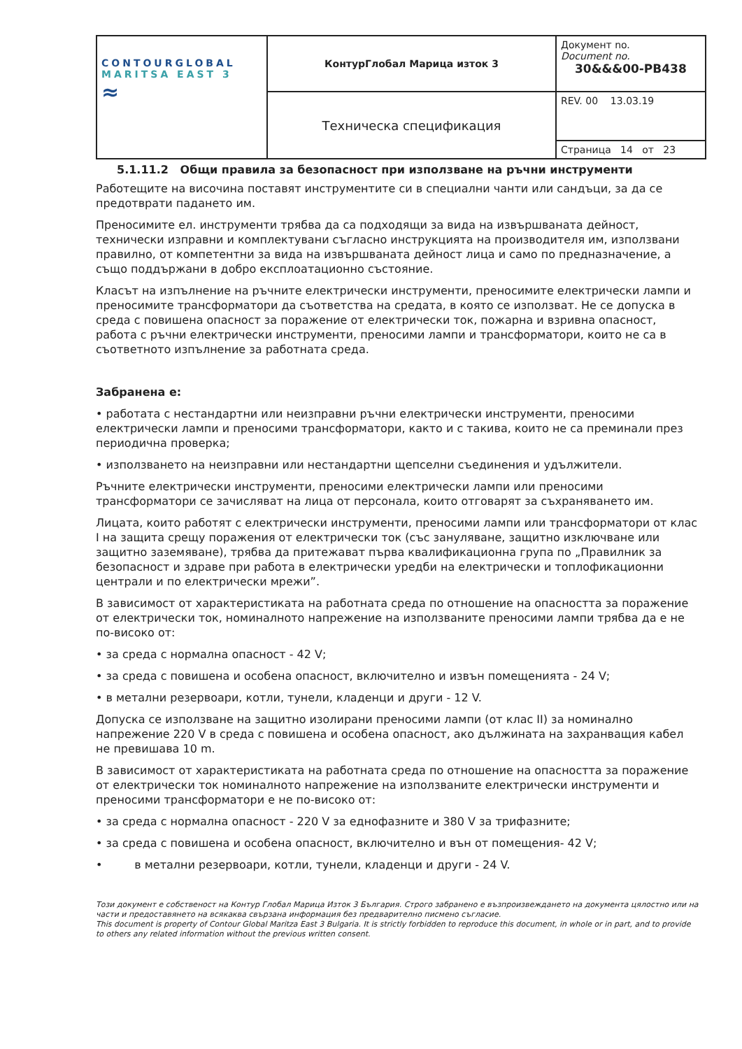| CONTOURGLOBAL MARITSA EAST 3 ≈ | КонтурГлобал Марица изток 3 | Документ no. Document no. 30&&&00-PB438 |
| | Техническа спецификация | REV. 00 13.03.19 |
| | | Страница 14 от 23 |
5.1.11.2 Общи правила за безопасност при използване на ръчни инструменти
Работещите на височина поставят инструментите си в специални чанти или сандъци, за да се предотврати падането им.
Преносимите ел. инструменти трябва да са подходящи за вида на извършваната дейност, технически изправни и комплектувани съгласно инструкцията на производителя им, използвани правилно, от компетентни за вида на извършваната дейност лица и само по предназначение, а също поддържани в добро експлоатационно състояние.
Класът на изпълнение на ръчните електрически инструменти, преносимите електрически лампи и преносимите трансформатори да съответства на средата, в която се използват. Не се допуска в среда с повишена опасност за поражение от електрически ток, пожарна и взривна опасност, работа с ръчни електрически инструменти, преносими лампи и трансформатори, които не са в съответното изпълнение за работната среда.
Забранена е:
• работата с нестандартни или неизправни ръчни електрически инструменти, преносими електрически лампи и преносими трансформатори, както и с такива, които не са преминали през периодична проверка;
• използването на неизправни или нестандартни щепселни съединения и удължители.
Ръчните електрически инструменти, преносими електрически лампи или преносими трансформатори се зачисляват на лица от персонала, които отговарят за съхраняването им.
Лицата, които работят с електрически инструменти, преносими лампи или трансформатори от клас I на защита срещу поражения от електрически ток (със зануляване, защитно изключване или защитно заземяване), трябва да притежават първа квалификационна група по „Правилник за безопасност и здраве при работа в електрически уредби на електрически и топлофикационни централи и по електрически мрежи”.
В зависимост от характеристиката на работната среда по отношение на опасността за поражение от електрически ток, номиналното напрежение на използваните преносими лампи трябва да е не по-високо от:
• за среда с нормална опасност - 42 V;
• за среда с повишена и особена опасност, включително и извън помещенията - 24 V;
• в метални резервоари, котли, тунели, кладенци и други - 12 V.
Допуска се използване на защитно изолирани преносими лампи (от клас II) за номинално напрежение 220 V в среда с повишена и особена опасност, ако дължината на захранващия кабел не превишава 10 m.
В зависимост от характеристиката на работната среда по отношение на опасността за поражение от електрически ток номиналното напрежение на използваните електрически инструменти и преносими трансформатори е не по-високо от:
• за среда с нормална опасност - 220 V за еднофазните и 380 V за трифазните;
• за среда с повишена и особена опасност, включително и вън от помещения- 42 V;
• в метални резервоари, котли, тунели, кладенци и други - 24 V.
Този документ е собственост на Контур Глобал Марица Изток 3 България. Строго забранено е възпроизвеждането на документа цялостно или на части и предоставянето на всякаква свързана информация без предварително писмено съгласие.
This document is property of Contour Global Maritza East 3 Bulgaria. It is strictly forbidden to reproduce this document, in whole or in part, and to provide to others any related information without the previous written consent.